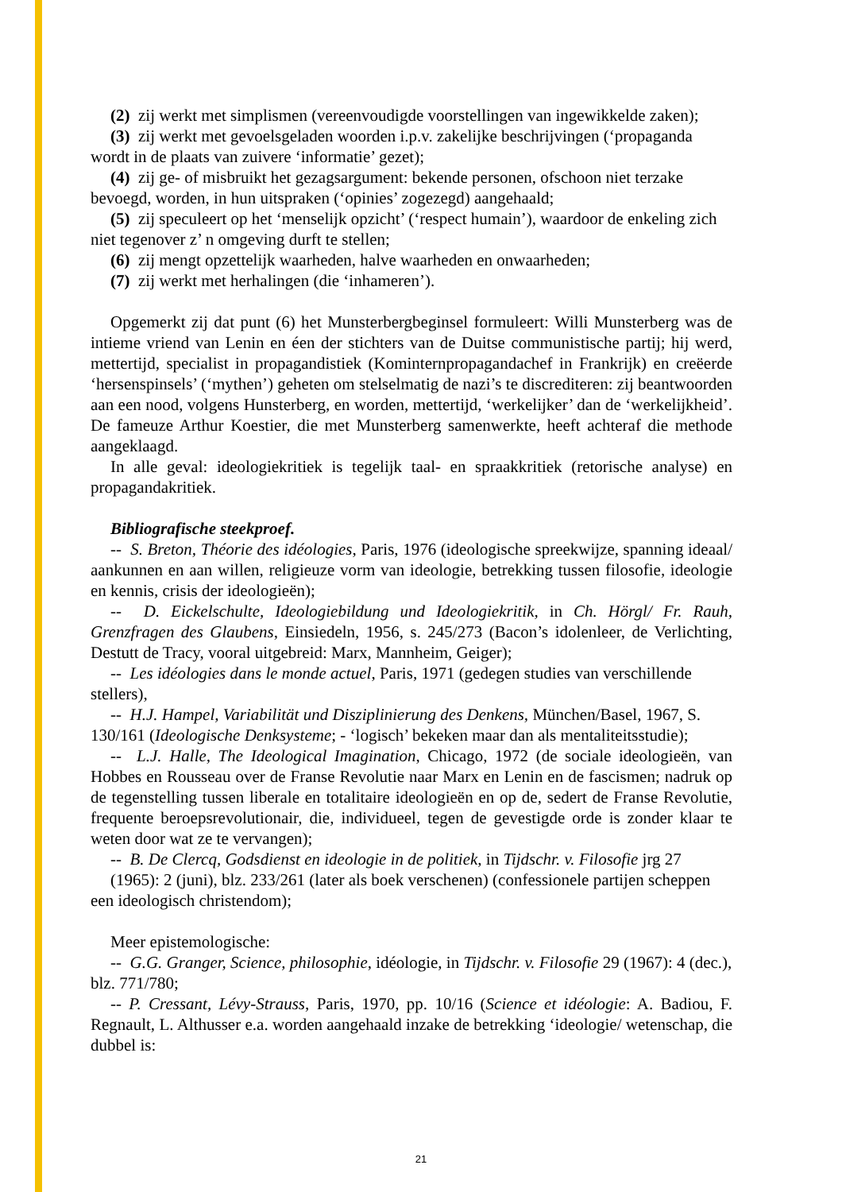(2) zij werkt met simplismen (vereenvoudigde voorstellingen van ingewikkelde zaken);
(3) zij werkt met gevoelsgeladen woorden i.p.v. zakelijke beschrijvingen (‘propaganda wordt in de plaats van zuivere ‘informatie’ gezet);
(4) zij ge- of misbruikt het gezagsargument: bekende personen, ofschoon niet terzake bevoegd, worden, in hun uitspraken (‘opinies’ zogezegd) aangehaald;
(5) zij speculeert op het ‘menselijk opzicht’ (‘respect humain’), waardoor de enkeling zich niet tegenover z’ n omgeving durft te stellen;
(6) zij mengt opzettelijk waarheden, halve waarheden en onwaarheden;
(7) zij werkt met herhalingen (die ‘inhameren’).
Opgemerkt zij dat punt (6) het Munsterbergbeginsel formuleert: Willi Munsterberg was de intieme vriend van Lenin en éen der stichters van de Duitse communistische partij; hij werd, mettertijd, specialist in propagandistiek (Kominternpropagandachef in Frankrijk) en creëerde ‘hersenspinsels’ (‘mythen’) geheten om stelselmatig de nazi’s te discrediteren: zij beantwoorden aan een nood, volgens Hunsterberg, en worden, mettertijd, ‘werkelijker’ dan de ‘werkelijkheid’. De fameuze Arthur Koestier, die met Munsterberg samenwerkte, heeft achteraf die methode aangeklaagd.
In alle geval: ideologiekritiek is tegelijk taal- en spraakkritiek (retorische analyse) en propagandakritiek.
Bibliografische steekproef.
-- S. Breton, Théorie des idéologies, Paris, 1976 (ideologische spreekwijze, spanning ideaal/ aankunnen en aan willen, religieuze vorm van ideologie, betrekking tussen filosofie, ideologie en kennis, crisis der ideologieën);
-- D. Eickelschulte, Ideologiebildung und Ideologiekritik, in Ch. Hörgl/ Fr. Rauh, Grenzfragen des Glaubens, Einsiedeln, 1956, s. 245/273 (Bacon’s idolenleer, de Verlichting, Destutt de Tracy, vooral uitgebreid: Marx, Mannheim, Geiger);
-- Les idéologies dans le monde actuel, Paris, 1971 (gedegen studies van verschillende stellers),
-- H.J. Hampel, Variabilität und Disziplinierung des Denkens, München/Basel, 1967, S. 130/161 (Ideologische Denksysteme; - ‘logisch’ bekeken maar dan als mentaliteitsstudie);
-- L.J. Halle, The Ideological Imagination, Chicago, 1972 (de sociale ideologieën, van Hobbes en Rousseau over de Franse Revolutie naar Marx en Lenin en de fascismen; nadruk op de tegenstelling tussen liberale en totalitaire ideologieën en op de, sedert de Franse Revolutie, frequente beroepsrevolutionair, die, individueel, tegen de gevestigde orde is zonder klaar te weten door wat ze te vervangen);
-- B. De Clercq, Godsdienst en ideologie in de politiek, in Tijdschr. v. Filosofie jrg 27
(1965): 2 (juni), blz. 233/261 (later als boek verschenen) (confessionele partijen scheppen een ideologisch christendom);
Meer epistemologische:
-- G.G. Granger, Science, philosophie, idéologie, in Tijdschr. v. Filosofie 29 (1967): 4 (dec.), blz. 771/780;
-- P. Cressant, Lévy-Strauss, Paris, 1970, pp. 10/16 (Science et idéologie: A. Badiou, F. Regnault, L. Althusser e.a. worden aangehaald inzake de betrekking ‘ideologie/ wetenschap, die dubbel is:
21